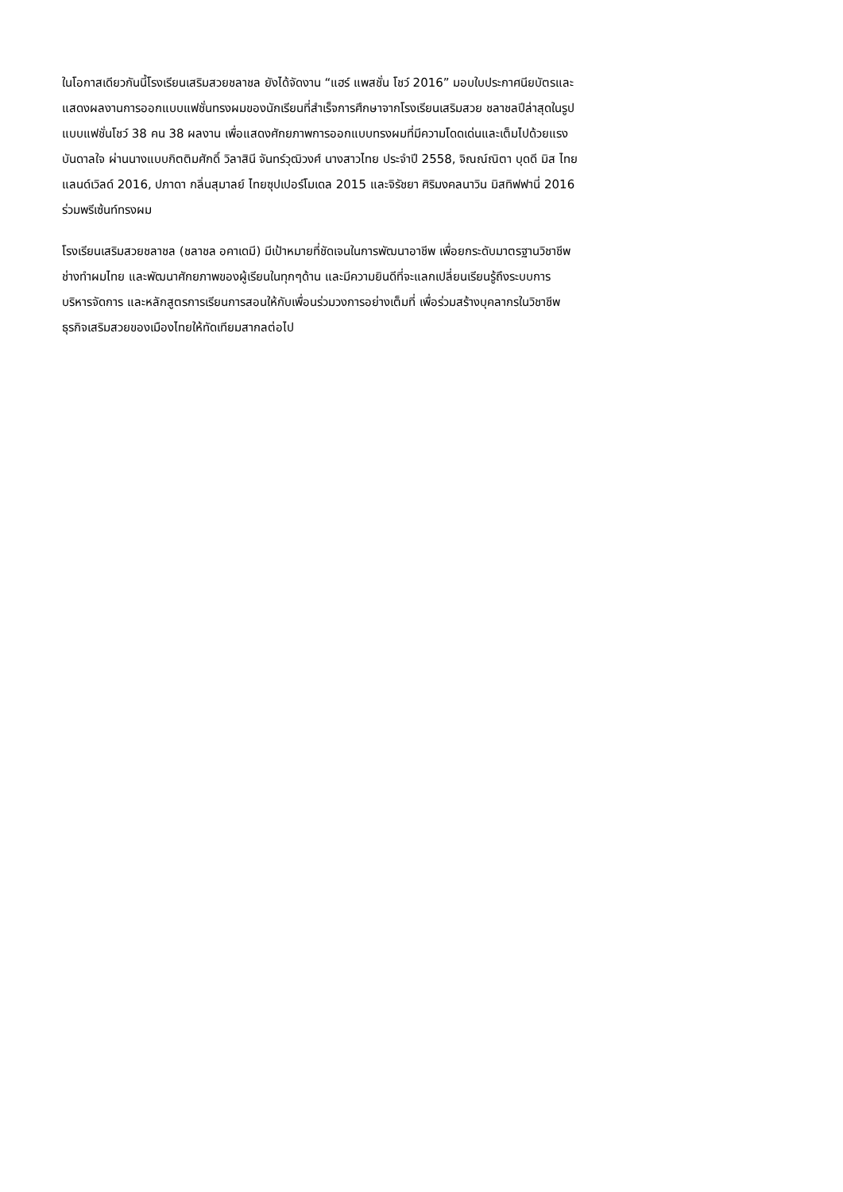ในโอกาสเดียวกันนี้โรงเรียนเสริมสวยชลาชล ยังได้จัดงาน “แฮร์ แพสชั่น โชว์ 2016” มอบใบประกาศนียบัตรและ
แสดงผลงานการออกแบบแฟชั่นทรงผมของนักเรียนที่สำเร็จการศึกษาจากโรงเรียนเสริมสวย ชลาชลปีล่าสุดในรูป
แบบแฟชั่นโชว์ 38 คน 38 ผลงาน เพื่อแสดงศักยภาพการออกแบบทรงผมที่มีความโดดเด่นและเต็มไปด้วยแรง
บันดาลใจ ผ่านนางแบบกิตติมศักดิ์ วิลาสินี จันทร์วุฒิวงศ์ นางสาวไทย ประจำปี 2558, จิณณ์ณิตา บุดดี มิส ไทย
แลนด์เวิลด์ 2016, ปภาดา กลิ่นสุมาลย์ ไทยซุปเปอร์โมเดล 2015 และจิรัชยา ศิริมงคลนาวิน มิสทิฟฟานี่ 2016
ร่วมพรีเซ้นท์ทรงผม
โรงเรียนเสริมสวยชลาชล (ชลาชล อคาเดมี) มีเป้าหมายที่ชัดเจนในการพัฒนาอาชีพ เพื่อยกระดับมาตรฐานวิชาชีพ
ช่างทำผมไทย และพัฒนาศักยภาพของผู้เรียนในทุกๆด้าน และมีความยินดีที่จะแลกเปลี่ยนเรียนรู้ถึงระบบการ
บริหารจัดการ และหลักสูตรการเรียนการสอนให้กับเพื่อนร่วมวงการอย่างเต็มที่ เพื่อร่วมสร้างบุคลากรในวิชาชีพ
ธุรกิจเสริมสวยของเมืองไทยให้ทัดเทียมสากลต่อไป